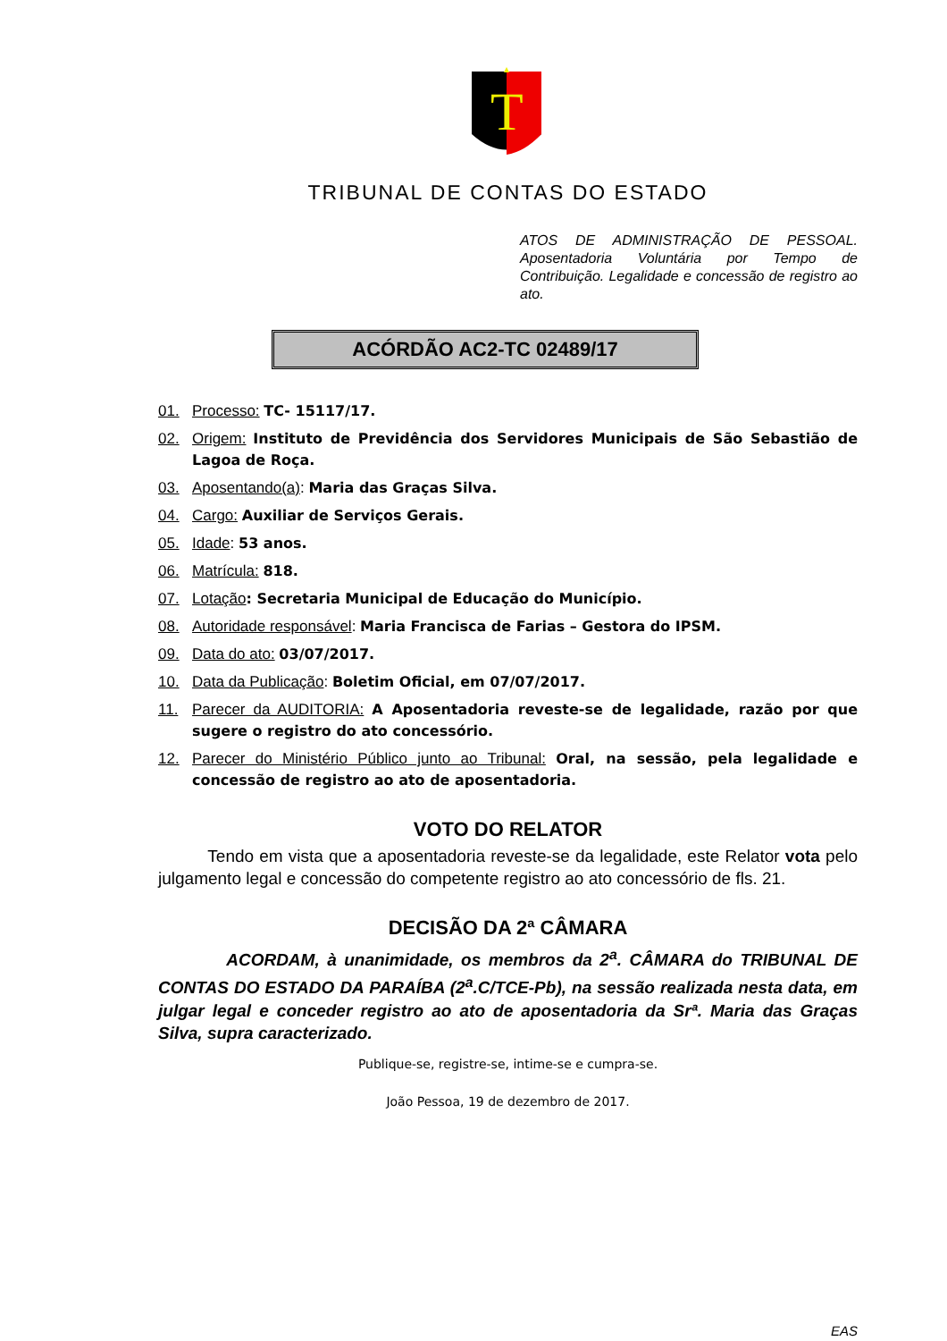T
TRIBUNAL DE CONTAS DO ESTADO
ATOS DE ADMINISTRAÇÃO DE PESSOAL. Aposentadoria Voluntária por Tempo de Contribuição. Legalidade e concessão de registro ao ato.
ACÓRDÃO AC2-TC 02489/17
01. Processo: TC- 15117/17.
02. Origem: Instituto de Previdência dos Servidores Municipais de São Sebastião de Lagoa de Roça.
03. Aposentando(a): Maria das Graças Silva.
04. Cargo: Auxiliar de Serviços Gerais.
05. Idade: 53 anos.
06. Matrícula: 818.
07. Lotação: Secretaria Municipal de Educação do Município.
08. Autoridade responsável: Maria Francisca de Farias – Gestora do IPSM.
09. Data do ato: 03/07/2017.
10. Data da Publicação: Boletim Oficial, em 07/07/2017.
11. Parecer da AUDITORIA: A Aposentadoria reveste-se de legalidade, razão por que sugere o registro do ato concessório.
12. Parecer do Ministério Público junto ao Tribunal: Oral, na sessão, pela legalidade e concessão de registro ao ato de aposentadoria.
VOTO DO RELATOR
Tendo em vista que a aposentadoria reveste-se da legalidade, este Relator vota pelo julgamento legal e concessão do competente registro ao ato concessório de fls. 21.
DECISÃO DA 2ª CÂMARA
ACORDAM, à unanimidade, os membros da 2<sup>a</sup>. CÂMARA do TRIBUNAL DE CONTAS DO ESTADO DA PARAÍBA (2<sup>a</sup>.C/TCE-Pb), na sessão realizada nesta data, em julgar legal e conceder registro ao ato de aposentadoria da Srª. Maria das Graças Silva, supra caracterizado.
Publique-se, registre-se, intime-se e cumpra-se.
João Pessoa, 19 de dezembro de 2017.
EAS